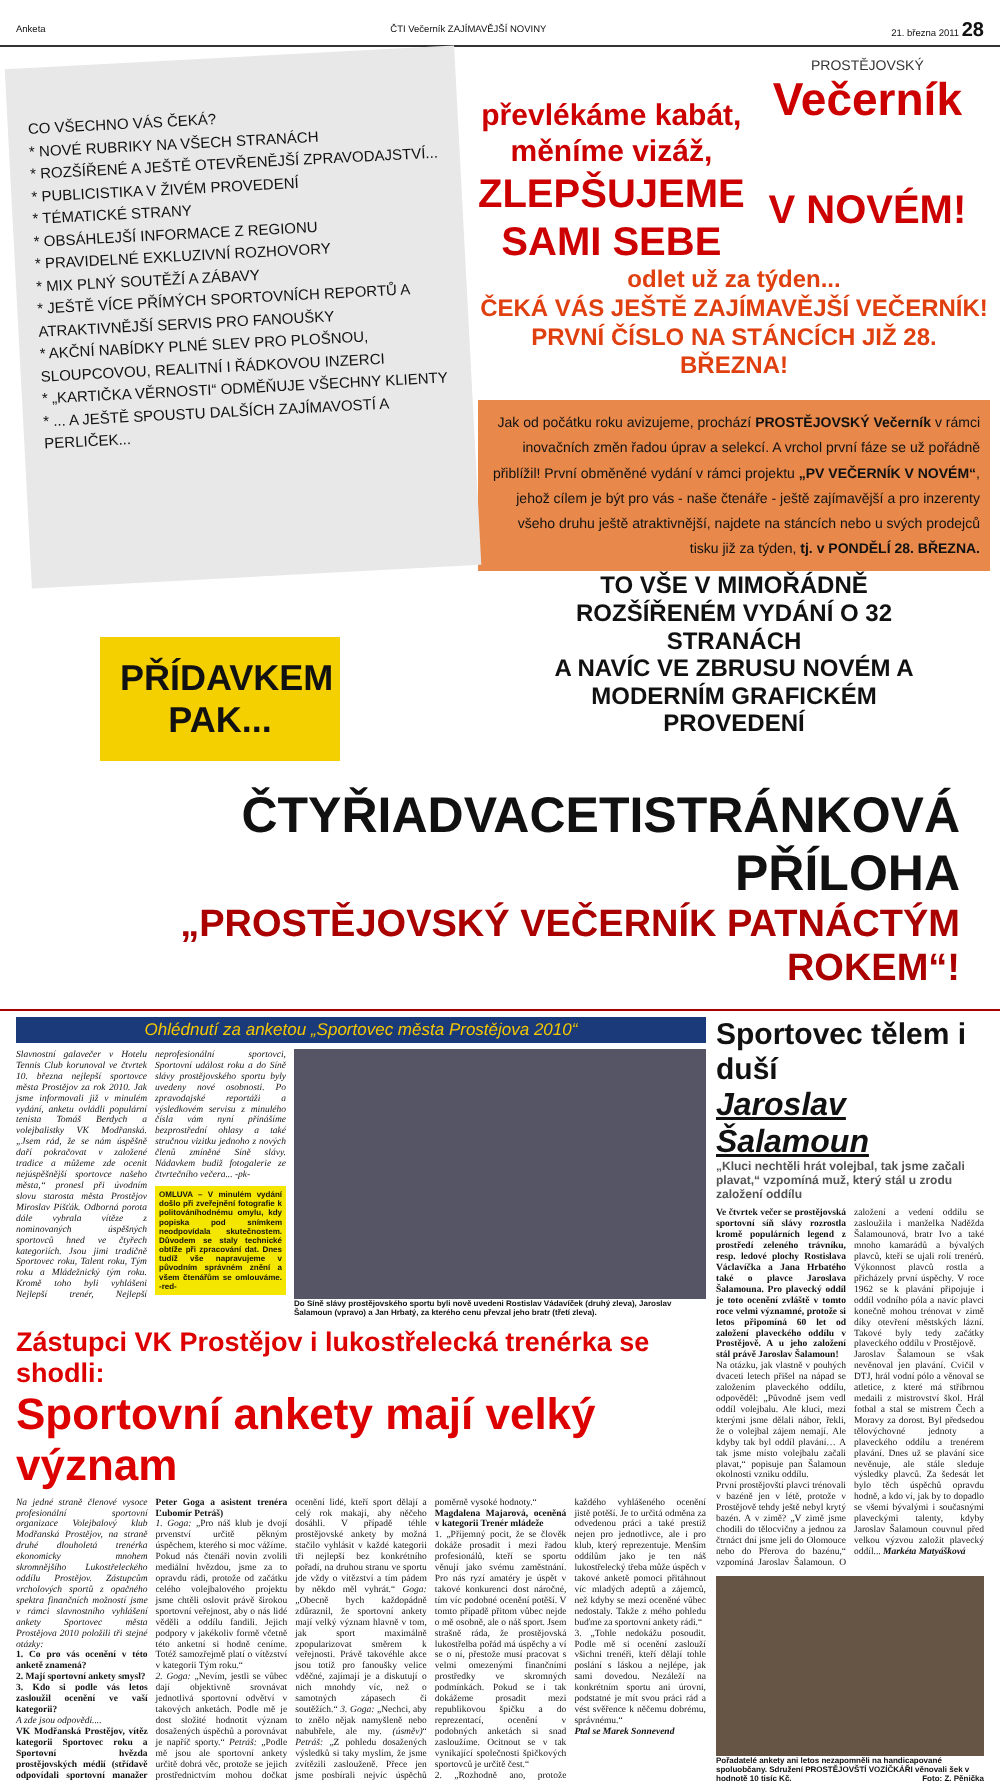Anketa ČTI Večerník ZAJÍMAVĚJŠÍ NOVINY 21. března 2011 28
CO VŠECHNO VÁS ČEKÁ?
* NOVÉ RUBRIKY NA VŠECH STRANÁCH
* ROZŠÍŘENÉ A JEŠTĚ OTEVŘENĚJŠÍ ZPRAVODAJSTVÍ...
* PUBLICISTIKA V ŽIVÉM PROVEDENÍ
* TÉMATICKÉ STRANY
* OBSÁHLEJŠÍ INFORMACE Z REGIONU
* PRAVIDELNÉ EXKLUZIVNÍ ROZHOVORY
* MIX PLNÝ SOUTĚŽÍ A ZÁBAVY
* JEŠTĚ VÍCE PŘÍMÝCH SPORTOVNÍCH REPORTŮ A ATRAKTIVNĚJŠÍ SERVIS PRO FANOUŠKY
* AKČNÍ NABÍDKY PLNÉ SLEV PRO PLOŠNOU, SLOUPCOVOU, REALITNÍ I ŘÁDKOVOU INZERCI
* „KARTIČKA VĚRNOSTI“ ODMĚŇUJE VŠECHNY KLIENTY
* ... A JEŠTĚ SPOUSTU DALŠÍCH ZAJÍMAVOSTÍ A PERLIČEK...
PŘÍDAVKEM PAK...
převlékáme kabát,
měníme vizáž,
ZLEPŠUJEME SAMI SEBE
PROSTĚJOVSKÝ
Večerník
V NOVÉM!
odlet už za týden...
ČEKÁ VÁS JEŠTĚ ZAJÍMAVĚJŠÍ VEČERNÍK!
PRVNÍ ČÍSLO NA STÁNCÍCH JIŽ 28. BŘEZNA!
Jak od počátku roku avizujeme, prochází PROSTĚJOVSKÝ Večerník v rámci inovačních změn řadou úprav a selekcí. A vrchol první fáze se už pořádně přiblížil! První obměněné vydání v rámci projektu „PV VEČERNÍK V NOVÉM“, jehož cílem je být pro vás - naše čtenáře - ještě zajímavější a pro inzerenty všeho druhu ještě atraktivnější, najdete na stáncích nebo u svých prodejců tisku již za týden, tj. v PONDĚLÍ 28. BŘEZNA.
TO VŠE V MIMOŘÁDNĚ ROZŠÍŘENÉM VYDÁNÍ O 32 STRANÁCH
A NAVÍC VE ZBRUSU NOVÉM A MODERNÍM GRAFICKÉM PROVEDENÍ
ČTYŘIADVACETISTRÁNKOVÁ PŘÍLOHA
„PROSTĚJOVSKÝ VEČERNÍK PATNÁCTÝM ROKEM“!
Ohlédnutí za anketou „Sportovec města Prostějova 2010“
Slavnostní galavečer v Hotelu Tennis Club korunoval ve čtvrtek 10. března nejlepší sportovce města Prostějov za rok 2010. Jak jsme informovali již v minulém vydání, anketu ovládli populární tenista Tomáš Berdych a volejbalistky VK Modřanská. „Jsem rád, že se nám úspěšně daří pokračovat v založené tradice a můžeme zde ocenit nejúspěšnější sportovce našeho města,“ pronesl při úvodním slovu starosta města Prostějov Miroslav Pišťák. Odborná porota dále vybrala vítěze z nominovaných úspěšných sportovců hned ve čtyřech kategoriích. Jsou jimi tradičně Sportovec roku, Talent roku, Tým roku a Mládežnický tým roku. Kromě toho byli vyhlášeni Nejlepší trenér, Nejlepší neprofesionální sportovci, Sportovní událost roku a do Síně slávy prostějovského sportu byly uvedeny nové osobnosti. Po zpravodajské reportáži a výsledkovém servisu z minulého čísla vám nyní přinášíme bezprostřední ohlasy a také stručnou vizitku jednoho z nových členů zmíněné Síně slávy. Nádavkem budiž fotogalerie ze čtvrtečního večera... -pk-
OMLUVA – V minulém vydání došlo při zveřejnění fotografie k politováníhodnému omylu, kdy popiska pod snímkem neodpovídala skutečnostem. Důvodem se staly technické obtíže při zpracování dat. Dnes tudíž vše napravujeme v původním správném znění a všem čtenářům se omlouváme. -red-
Do Síně slávy prostějovského sportu byli nově uvedeni Rostislav Vádavíček (druhý zleva), Jaroslav Šalamoun (vpravo) a Jan Hrbatý, za kterého cenu převzal jeho bratr (třetí zleva).
Zástupci VK Prostějov i lukostřelecká trenérka se shodli:
Sportovní ankety mají velký význam
Na jedné straně členové vysoce profesionální sportovní organizace Volejbalový klub Modřanská Prostějov, na straně druhé dlouholetá trenérka ekonomicky mnohem skromnějšího Lukostřeleckého oddílu Prostějov. Zástupcům vrcholových sportů z opačného spektra finančních možností jsme v rámci slavnostního vyhlášení ankety Sportovec města Prostějova 2010 položili tři stejné otázky:
1. Co pro vás ocenění v této anketě znamená?
2. Mají sportovní ankety smysl?
3. Kdo si podle vás letos zasloužil ocenění ve vaší kategorii?
A zde jsou odpovědi....
VK Modřanská Prostějov, vítěz kategorii Sportovec roku a Sportovní hvězda prostějovských médií (střídavě odpovídali sportovní manažer Peter Goga a asistent trenéra Ľubomír Petráš)
1. Goga: „Pro náš klub je dvojí prvenství určitě pěkným úspěchem, kterého si moc vážíme. Pokud nás čtenáři novin zvolili mediální hvězdou, jsme za to opravdu rádi, protože od začátku celého volejbalového projektu jsme chtěli oslovit právě širokou sportovní veřejnost, aby o nás lidé věděli a oddílu fandili. Jejich podpory v jakékoliv formě včetně této anketní si hodně ceníme. Totéž samozřejmě platí o vítězství v kategorii Tým roku.“
2. Goga: „Nevím, jestli se vůbec dají objektivně srovnávat jednotlivá sportovní odvětví v takových anketách. Podle mě je dost složité hodnotit význam dosažených úspěchů a porovnávat je napříč sporty.“ Petráš: „Podle mě jsou ale sportovní ankety určitě dobrá věc, protože se jejich prostřednictvím mohou dočkat ocenění lidé, kteří sport dělají a celý rok makají, aby něčeho dosáhli. V případě téhle prostějovské ankety by možná stačilo vyhlásit v každé kategorii tři nejlepší bez konkrétního pořadí, na druhou stranu ve sportu jde vždy o vítězství a tím pádem by někdo měl vyhrát.“ Goga: „Obecně bych každopádně zdůraznil, že sportovní ankety mají velký význam hlavně v tom, jak sport maximálně zpopularizovat směrem k veřejnosti. Právě takovéhle akce jsou totiž pro fanoušky velice vděčné, zajímají je a diskutují o nich mnohdy víc, než o samotných zápasech či soutěžích.“ 3. Goga: „Nechci, aby to znělo nějak namyšleně nebo nabubřele, ale my. (úsměv)“ Petráš: „Z pohledu dosažených výsledků si taky myslím, že jsme zvítězili zaslouženě. Přece jen jsme posbírali nejvíc úspěchů poměrně vysoké hodnoty.“
Magdalena Majarová, oceněná v kategorii Trenér mládeže
1. „Příjemný pocit, že se člověk dokáže prosadit i mezi řadou profesionálů, kteří se sportu věnují jako svému zaměstnání. Pro nás ryzí amatéry je úspět v takové konkurenci dost náročné, tím víc podobné ocenění potěší. V tomto případě přitom vůbec nejde o mě osobně, ale o náš sport. Jsem strašně ráda, že prostějovská lukostřelba pořád má úspěchy a ví se o ní, přestože musí pracovat s velmi omezenými finančními prostředky ve skromných podmínkách. Pokud se i tak dokážeme prosadit mezi republikovou špičku a do reprezentací, ocenění v podobných anketách si snad zasloužíme. Ocitnout se v tak vynikající společnosti špičkových sportovců je určitě čest.“
2. „Rozhodně ano, protože každého vyhlášeného ocenění jistě potěší. Je to určitá odměna za odvedenou práci a také prestiž nejen pro jednotlivce, ale i pro klub, který reprezentuje. Menším oddílům jako je ten náš lukostřelecký třeba může úspěch v takové anketě pomoci přitáhnout víc mladých adeptů a zájemců, než kdyby se mezi oceněné vůbec nedostaly. Takže z mého pohledu buďme za sportovní ankety rádi.“
3. „Tohle nedokážu posoudit. Podle mě si ocenění zaslouží všichni trenéři, kteří dělají tohle poslání s láskou a nejlépe, jak sami dovedou. Nezáleží na konkrétním sportu ani úrovni, podstatné je mít svou práci rád a vést svěřence k něčemu dobrému, správnému.“
Ptal se Marek Sonnevend
Sportovec tělem i duší
Jaroslav Šalamoun
„Kluci nechtěli hrát volejbal, tak jsme začali plavat,“ vzpomíná muž, který stál u zrodu založení oddílu
Ve čtvrtek večer se prostějovská sportovní síň slávy rozrostla kromě populárních legend z prostředí zeleného trávníku, resp. ledové plochy Rostislava Václavíčka a Jana Hrbatého také o plavce Jaroslava Šalamouna. Pro plavecký oddíl je toto ocenění zvláště v tomto roce velmi významné, protože si letos připomíná 60 let od založení plaveckého oddílu v Prostějově. A u jeho založení stál právě Jaroslav Šalamoun!
Na otázku, jak vlastně v pouhých dvaceti letech přišel na nápad se založením plaveckého oddílu, odpověděl: „Původně jsem vedl oddíl volejbalu. Ale kluci, mezi kterými jsme dělali nábor, řekli, že o volejbal zájem nemají. Ale kdyby tak byl oddíl plavání… A tak jsme místo volejbalu začali plavat,“ popisuje pan Šalamoun okolnosti vzniku oddílu.
První prostějovští plavci trénovali v bazéně jen v létě, protože v Prostějově tehdy ještě nebyl krytý bazén. A v zimě? „V zimě jsme chodili do tělocvičny a jednou za čtrnáct dní jsme jeli do Olomouce nebo do Přerova do bazénu,“ vzpomíná Jaroslav Šalamoun. O založení a vedení oddílu se zasloužila i manželka Naděžda Šalamounová, bratr Ivo a také mnoho kamarádů a bývalých plavců, kteří se ujali rolí trenérů. Výkonnost plavců rostla a přicházely první úspěchy. V roce 1962 se k plavání připojuje i oddíl vodního póla a navíc plavci konečně mohou trénovat v zimě díky otevření městských lázní. Takové byly tedy začátky plaveckého oddílu v Prostějově.
Jaroslav Šalamoun se však nevěnoval jen plavání. Cvičil v DTJ, hrál vodní pólo a věnoval se atletice, z které má stříbrnou medaili z mistrovství škol. Hrál fotbal a stal se mistrem Čech a Moravy za dorost. Byl předsedou tělovýchovné jednoty a plaveckého oddílu a trenérem plavání. Dnes už se plavání sice nevěnuje, ale stále sleduje výsledky plavců. Za šedesát let bylo těch úspěchů opravdu hodně, a kdo ví, jak by to dopadlo se všemi bývalými i současnými plaveckými talenty, kdyby Jaroslav Šalamoun couvnul před velkou výzvou založit plavecký oddíl... Markéta Matyášková
Pořadatelé ankety ani letos nezapomněli na handicapované spoluobčany. Sdružení PROSTĚJOVŠTÍ VOZÍČKÁŘI věnovali šek v hodnotě 10 tisíc Kč. Foto: Z. Pěnička